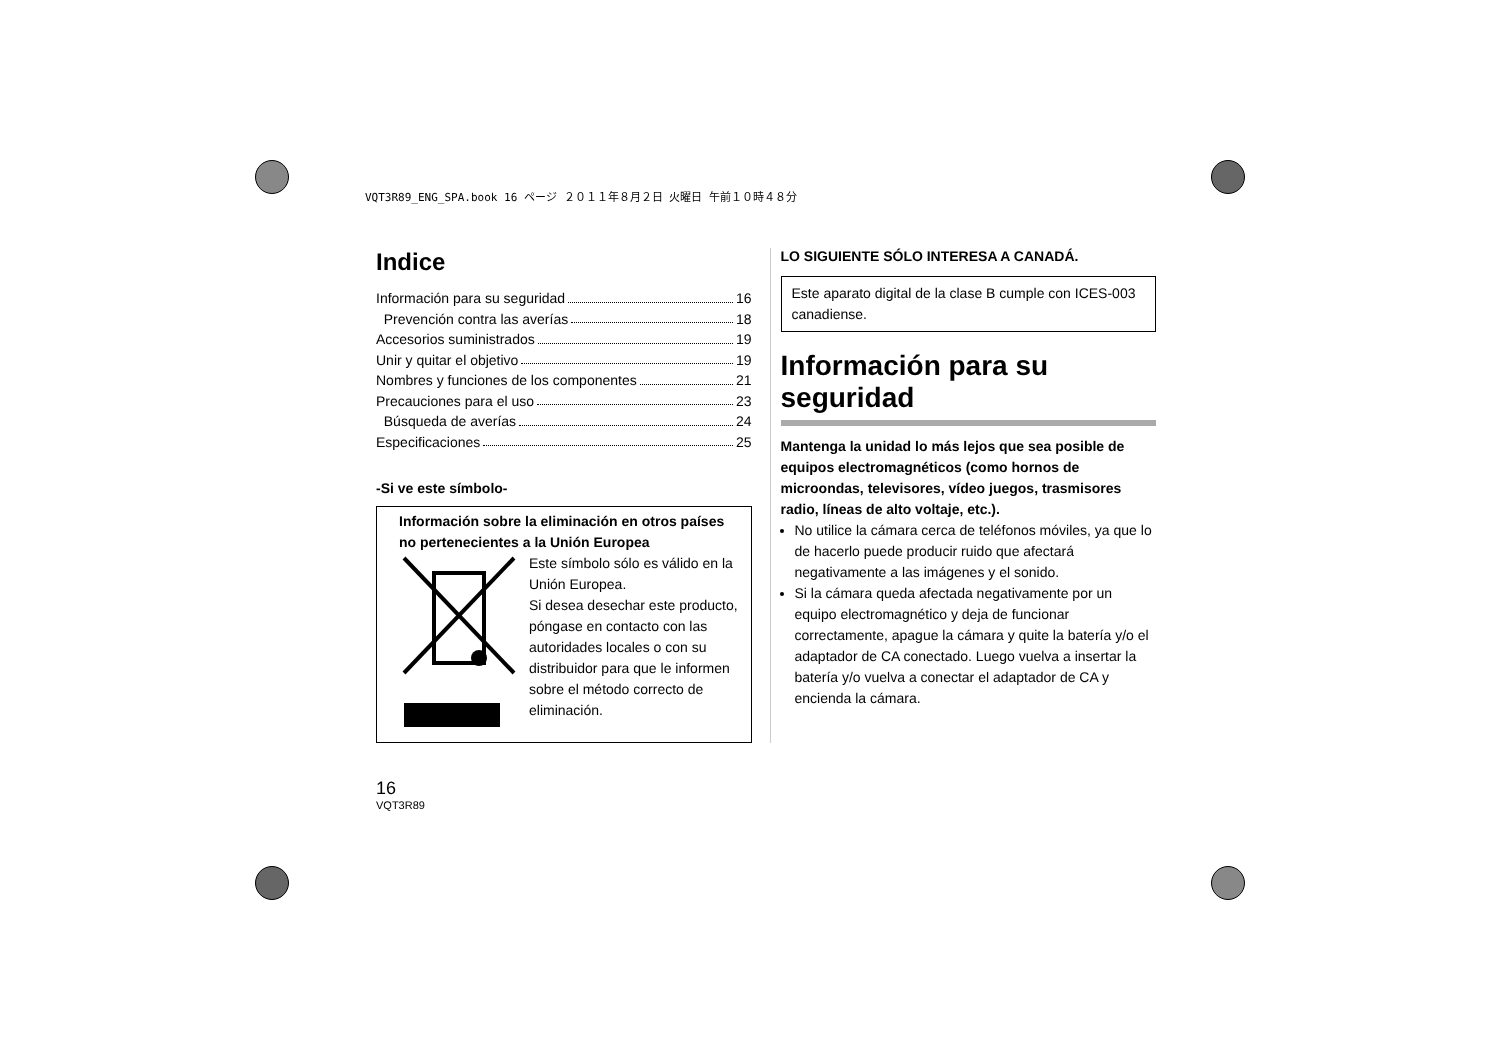VQT3R89_ENG_SPA.book 16 ページ ２０１１年８月２日 火曜日 午前１０時４８分
Indice
Información para su seguridad 16
Prevención contra las averías 18
Accesorios suministrados 19
Unir y quitar el objetivo 19
Nombres y funciones de los componentes 21
Precauciones para el uso 23
Búsqueda de averías 24
Especificaciones 25
-Si ve este símbolo-
Información sobre la eliminación en otros países no pertenecientes a la Unión Europea
Este símbolo sólo es válido en la Unión Europea.
Si desea desechar este producto, póngase en contacto con las autoridades locales o con su distribuidor para que le informen sobre el método correcto de eliminación.
LO SIGUIENTE SÓLO INTERESA A CANADÁ.
Este aparato digital de la clase B cumple con ICES-003 canadiense.
Información para su seguridad
Mantenga la unidad lo más lejos que sea posible de equipos electromagnéticos (como hornos de microondas, televisores, vídeo juegos, trasmisores radio, líneas de alto voltaje, etc.).
No utilice la cámara cerca de teléfonos móviles, ya que lo de hacerlo puede producir ruido que afectará negativamente a las imágenes y el sonido.
Si la cámara queda afectada negativamente por un equipo electromagnético y deja de funcionar correctamente, apague la cámara y quite la batería y/o el adaptador de CA conectado. Luego vuelva a insertar la batería y/o vuelva a conectar el adaptador de CA y encienda la cámara.
16
VQT3R89